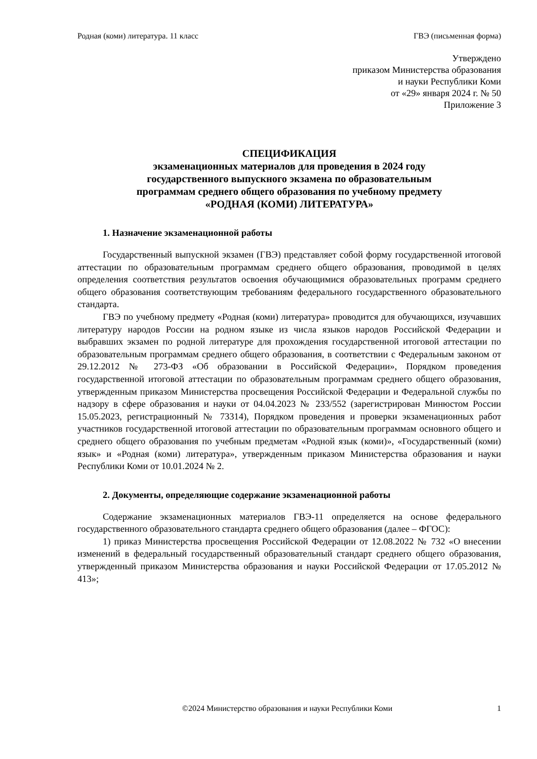Родная (коми) литература. 11 класс ГВЭ (письменная форма)
Утверждено
приказом Министерства образования
и науки Республики Коми
от «29» января 2024 г. № 50
Приложение 3
СПЕЦИФИКАЦИЯ
экзаменационных материалов для проведения в 2024 году
государственного выпускного экзамена по образовательным
программам среднего общего образования по учебному предмету
«РОДНАЯ (КОМИ) ЛИТЕРАТУРА»
1. Назначение экзаменационной работы
Государственный выпускной экзамен (ГВЭ) представляет собой форму государственной итоговой аттестации по образовательным программам среднего общего образования, проводимой в целях определения соответствия результатов освоения обучающимися образовательных программ среднего общего образования соответствующим требованиям федерального государственного образовательного стандарта.
ГВЭ по учебному предмету «Родная (коми) литература» проводится для обучающихся, изучавших литературу народов России на родном языке из числа языков народов Российской Федерации и выбравших экзамен по родной литературе для прохождения государственной итоговой аттестации по образовательным программам среднего общего образования, в соответствии с Федеральным законом от 29.12.2012 № 273-ФЗ «Об образовании в Российской Федерации», Порядком проведения государственной итоговой аттестации по образовательным программам среднего общего образования, утвержденным приказом Министерства просвещения Российской Федерации и Федеральной службы по надзору в сфере образования и науки от 04.04.2023 № 233/552 (зарегистрирован Минюстом России 15.05.2023, регистрационный № 73314), Порядком проведения и проверки экзаменационных работ участников государственной итоговой аттестации по образовательным программам основного общего и среднего общего образования по учебным предметам «Родной язык (коми)», «Государственный (коми) язык» и «Родная (коми) литература», утвержденным приказом Министерства образования и науки Республики Коми от 10.01.2024 № 2.
2. Документы, определяющие содержание экзаменационной работы
Содержание экзаменационных материалов ГВЭ-11 определяется на основе федерального государственного образовательного стандарта среднего общего образования (далее – ФГОС):
1) приказ Министерства просвещения Российской Федерации от 12.08.2022 № 732 «О внесении изменений в федеральный государственный образовательный стандарт среднего общего образования, утвержденный приказом Министерства образования и науки Российской Федерации от 17.05.2012 № 413»;
©2024 Министерство образования и науки Республики Коми 1